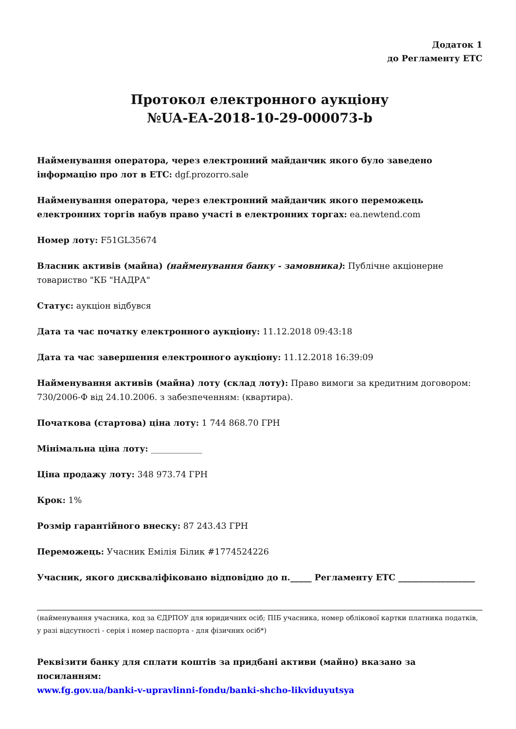Додаток 1
до Регламенту ЕТС
Протокол електронного аукціону
№UA-EA-2018-10-29-000073-b
Найменування оператора, через електронний майданчик якого було заведено інформацію про лот в ЕТС: dgf.prozorro.sale
Найменування оператора, через електронний майданчик якого переможець електронних торгів набув право участі в електронних торгах: ea.newtend.com
Номер лоту: F51GL35674
Власник активів (майна) (найменування банку - замовника): Публічне акціонерне товариство "КБ "НАДРА"
Статус: аукціон відбувся
Дата та час початку електронного аукціону: 11.12.2018 09:43:18
Дата та час завершення електронного аукціону: 11.12.2018 16:39:09
Найменування активів (майна) лоту (склад лоту): Право вимоги за кредитним договором: 730/2006-Ф від 24.10.2006. з забезпеченням: (квартира).
Початкова (стартова) ціна лоту: 1 744 868.70 ГРН
Мінімальна ціна лоту: ____________
Ціна продажу лоту: 348 973.74 ГРН
Крок: 1%
Розмір гарантійного внеску: 87 243.43 ГРН
Переможець: Учасник Емілія Білик #1774524226
Учасник, якого дискваліфіковано відповідно до п._____ Регламенту ЕТС __________________
(найменування учасника, код за ЄДРПОУ для юридичних осіб; ПІБ учасника, номер облікової картки платника податків, у разі відсутності - серія і номер паспорта - для фізичних осіб*)
Реквізити банку для сплати коштів за придбані активи (майно) вказано за посиланням:
www.fg.gov.ua/banki-v-upravlinni-fondu/banki-shcho-likviduyutsya